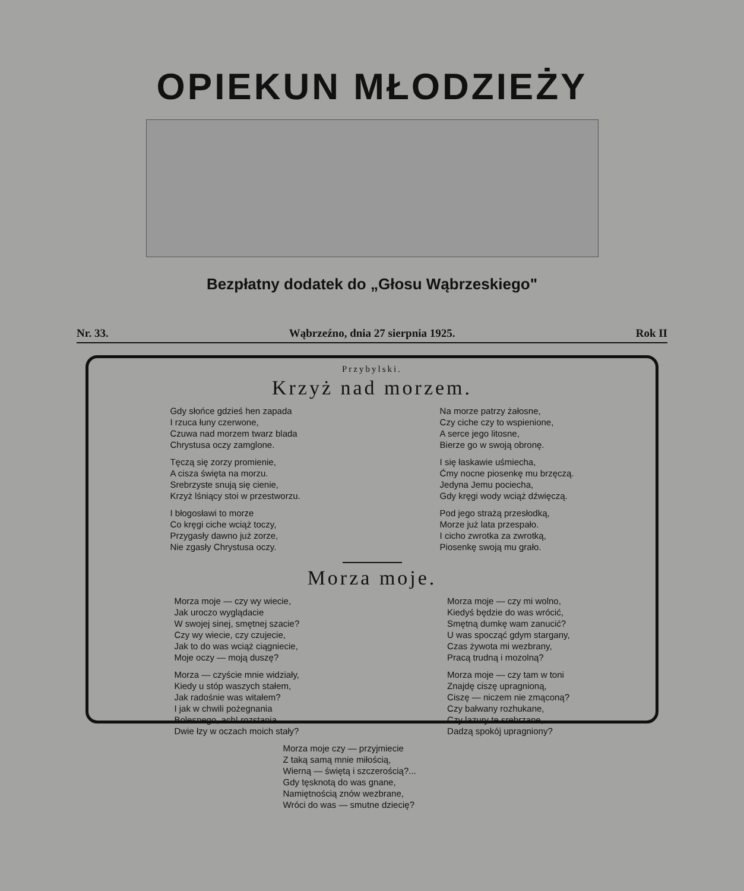OPIEKUN MŁODZIEŻY
Bezpłatny dodatek do „Głosu Wąbrzeskiego"
Nr. 33. Wąbrzeźno, dnia 27 sierpnia 1925. Rok II
Przybylski.
Krzyż nad morzem.
Gdy słońce gdzieś hen zapada
I rzuca łuny czerwone,
Czuwa nad morzem twarz blada
Chrystusa oczy zamglone.
Tęczą się zorzy promienie,
A cisza święta na morzu.
Srebrzyste snują się cienie,
Krzyż lśniący stoi w przestworzu.
I błogosławi to morze
Co kręgi ciche wciąż toczy,
Przygasły dawno już zorze,
Nie zgasły Chrystusa oczy.
Na morze patrzy żałosne,
Czy ciche czy to wspienione,
A serce jego litosne,
Bierze go w swoją obronę.
I się łaskawie uśmiecha,
Ćmy nocne piosenkę mu brzęczą.
Jedyna Jemu pociecha,
Gdy kręgi wody wciąż dźwięczą.
Pod jego strażą przesłodką,
Morze już lata przespało.
I cicho zwrotka za zwrotką,
Piosenkę swoją mu grało.
Morza moje.
Morza moje — czy wy wiecie,
Jak uroczo wyglądacie
W swojej sinej, smętnej szacie?
Czy wy wiecie, czy czujecie,
Jak to do was wciąż ciągniecie,
Moje oczy — moją duszę?
Morza — czyście mnie widziały,
Kiedy u stóp waszych stałem,
Jak radośnie was witałem?
I jak w chwili pożegnania
Bolesnego, ach! rozstania
Dwie łzy w oczach moich stały?
Morza moje — czy mi wolno,
Kiedyś będzie do was wrócić,
Smętną dumkę wam zanucić?
U was spocząć gdym stargany,
Czas żywota mi wezbrany,
Pracą trudną i mozolną?
Morza moje — czy tam w toni
Znajdę ciszę upragnioną,
Ciszę — niczem nie zmąconą?
Czy bałwany rozhukane,
Czy lazury te srebrzane,
Dadzą spokój upragniony?
Morza moje czy — przyjmiecie
Z taką samą mnie miłością,
Wierną — świętą i szczerością?...
Gdy tęsknotą do was gnane,
Namiętnością znów wezbrane,
Wróci do was — smutne dziecię?